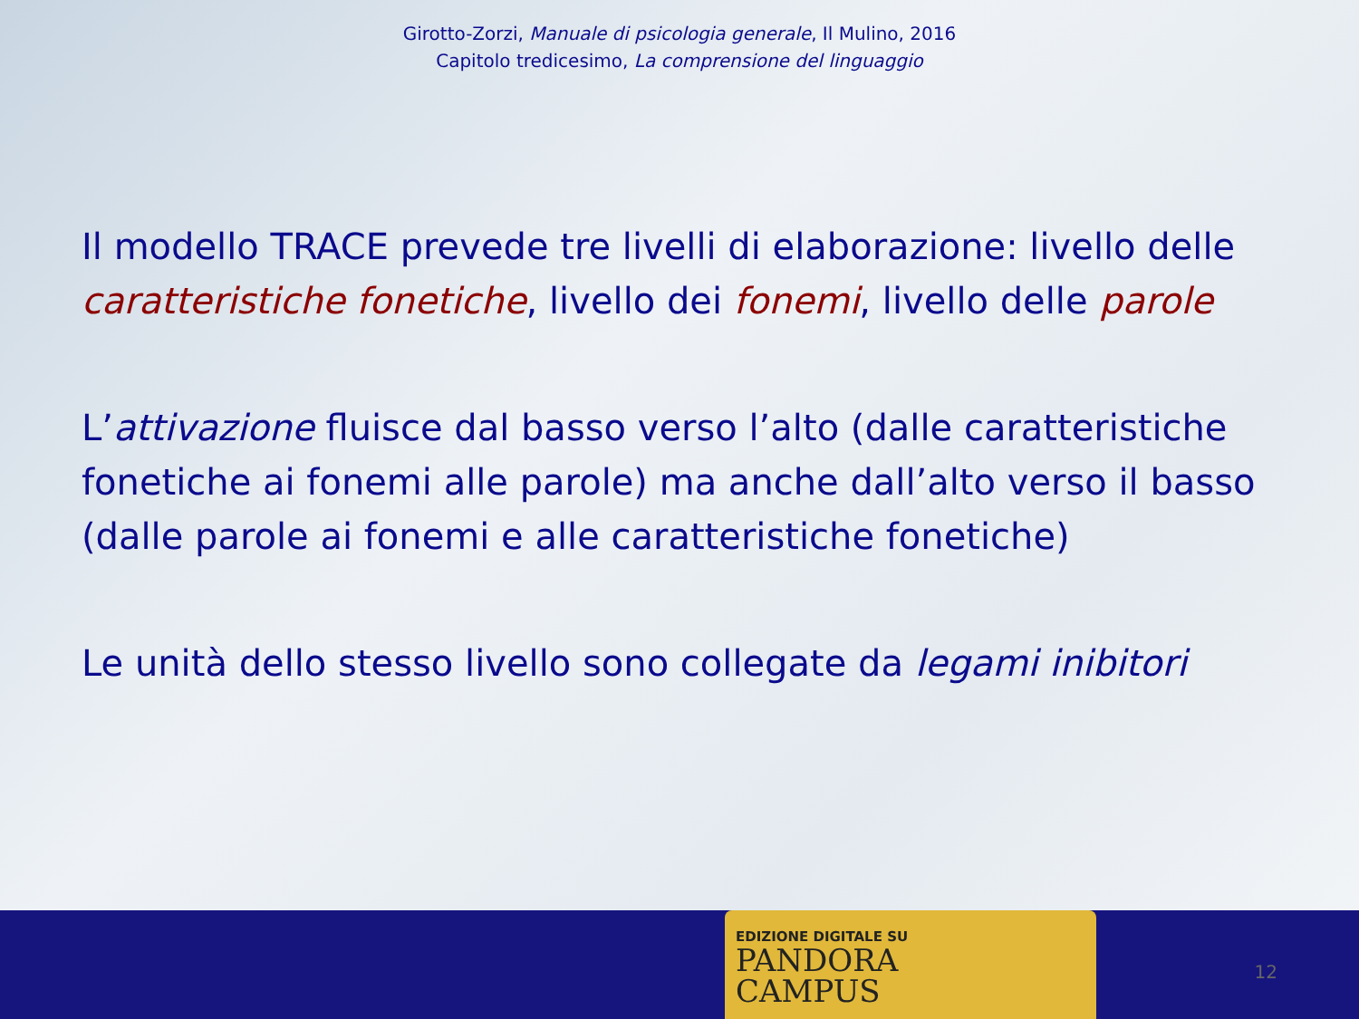Girotto-Zorzi, Manuale di psicologia generale, Il Mulino, 2016
Capitolo tredicesimo, La comprensione del linguaggio
Il modello TRACE prevede tre livelli di elaborazione: livello delle caratteristiche fonetiche, livello dei fonemi, livello delle parole
L’attivazione fluisce dal basso verso l’alto (dalle caratteristiche fonetiche ai fonemi alle parole) ma anche dall’alto verso il basso (dalle parole ai fonemi e alle caratteristiche fonetiche)
Le unità dello stesso livello sono collegate da legami inibitori
EDIZIONE DIGITALE SU
PANDORA
CAMPUS
12